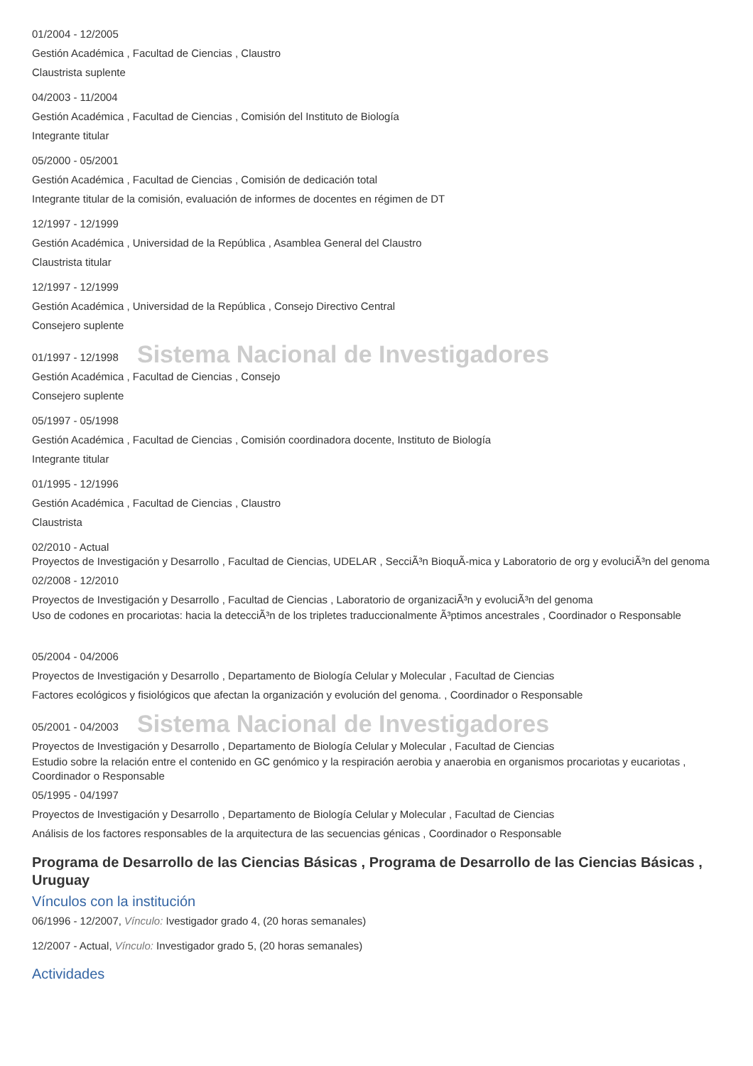01/2004 - 12/2005
Gestión Académica , Facultad de Ciencias , Claustro
Claustrista suplente
04/2003 - 11/2004
Gestión Académica , Facultad de Ciencias , Comisión del Instituto de Biología
Integrante titular
05/2000 - 05/2001
Gestión Académica , Facultad de Ciencias , Comisión de dedicación total
Integrante titular de la comisión, evaluación de informes de docentes en régimen de DT
12/1997 - 12/1999
Gestión Académica , Universidad de la República , Asamblea General del Claustro
Claustrista titular
12/1997 - 12/1999
Gestión Académica , Universidad de la República , Consejo Directivo Central
Consejero suplente
01/1997 - 12/1998 Sistema Nacional de Investigadores
Gestión Académica , Facultad de Ciencias , Consejo
Consejero suplente
05/1997 - 05/1998
Gestión Académica , Facultad de Ciencias , Comisión coordinadora docente, Instituto de Biología
Integrante titular
01/1995 - 12/1996
Gestión Académica , Facultad de Ciencias , Claustro
Claustrista
02/2010 - Actual
Proyectos de Investigación y Desarrollo , Facultad de Ciencias, UDELAR , SecciÃ³n BioquÃ-mica y Laboratorio de org y evoluciÃ³n del genoma
02/2008 - 12/2010
Proyectos de Investigación y Desarrollo , Facultad de Ciencias , Laboratorio de organizaciÃ³n y evoluciÃ³n del genoma
Uso de codones en procariotas: hacia la detecciÃ³n de los tripletes traduccionalmente Ã³ptimos ancestrales , Coordinador o Responsable
05/2004 - 04/2006
Proyectos de Investigación y Desarrollo , Departamento de Biología Celular y Molecular , Facultad de Ciencias
Factores ecológicos y fisiológicos que afectan la organización y evolución del genoma. , Coordinador o Responsable
05/2001 - 04/2003 Sistema Nacional de Investigadores
Proyectos de Investigación y Desarrollo , Departamento de Biología Celular y Molecular , Facultad de Ciencias
Estudio sobre la relación entre el contenido en GC genómico y la respiración aerobia y anaerobia en organismos procariotas y eucariotas , Coordinador o Responsable
05/1995 - 04/1997
Proyectos de Investigación y Desarrollo , Departamento de Biología Celular y Molecular , Facultad de Ciencias
Análisis de los factores responsables de la arquitectura de las secuencias génicas , Coordinador o Responsable
Programa de Desarrollo de las Ciencias Básicas , Programa de Desarrollo de las Ciencias Básicas , Uruguay
Vínculos con la institución
06/1996 - 12/2007, Vínculo: Ivestigador grado 4, (20 horas semanales)
12/2007 - Actual, Vínculo: Investigador grado 5, (20 horas semanales)
Actividades